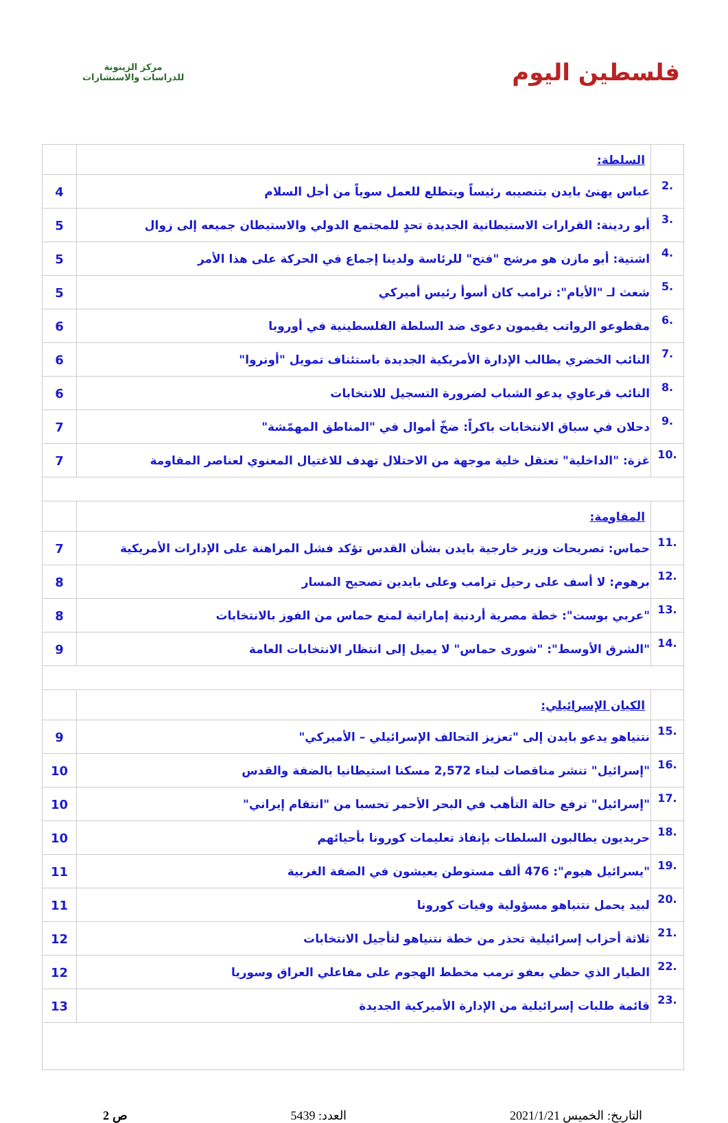فلسطين اليوم
مركز الزيتونة
للدراسات والاستشارات
| | السلطة: | |
| .2 | عباس يهنئ بايدن بتنصيبه رئيساً ويتطلع للعمل سوياً من أجل السلام | 4 |
| .3 | أبو ردينة: القرارات الاستيطانية الجديدة تحدٍ للمجتمع الدولي والاستيطان جميعه إلى زوال | 5 |
| .4 | اشتية: أبو مازن هو مرشح "فتح" للرئاسة ولدينا إجماع في الحركة على هذا الأمر | 5 |
| .5 | شعث لـ "الأيام": ترامب كان أسوأ رئيس أميركي | 5 |
| .6 | مقطوعو الرواتب يقيمون دعوى ضد السلطة الفلسطينية في أوروبا | 6 |
| .7 | النائب الخضري يطالب الإدارة الأمريكية الجديدة باستئناف تمويل "أونروا" | 6 |
| .8 | النائب قرعاوي يدعو الشباب لضرورة التسجيل للانتخابات | 6 |
| .9 | دحلان في سباق الانتخابات باكراً: ضخّ أموال في "المناطق المهمّشة" | 7 |
| .10 | غزة: "الداخلية" تعتقل خلية موجهة من الاحتلال تهدف للاغتيال المعنوي لعناصر المقاومة | 7 |
| | المقاومة: | |
| .11 | حماس: تصريحات وزير خارجية بايدن بشأن القدس تؤكد فشل المراهنة على الإدارات الأمريكية | 7 |
| .12 | برهوم: لا أسف على رحيل ترامب وعلى بايدين تصحيح المسار | 8 |
| .13 | "عربي بوست": خطة مصرية أردنية إماراتية لمنع حماس من الفوز بالانتخابات | 8 |
| .14 | "الشرق الأوسط": "شورى حماس" لا يميل إلى انتظار الانتخابات العامة | 9 |
| | الكيان الإسرائيلي: | |
| .15 | نتنياهو يدعو بايدن إلى "تعزيز التحالف الإسرائيلي – الأميركي" | 9 |
| .16 | "إسرائيل" تنشر مناقصات لبناء 2,572 مسكنا استيطانيا بالضفة والقدس | 10 |
| .17 | "إسرائيل" ترفع حالة التأهب في البحر الأحمر تحسبا من "انتقام إيراني" | 10 |
| .18 | حريديون يطالبون السلطات بإنفاذ تعليمات كورونا بأحيائهم | 10 |
| .19 | "يسرائيل هيوم": 476 ألف مستوطن يعيشون في الضفة الغربية | 11 |
| .20 | لبيد يحمل نتنياهو مسؤولية وفيات كورونا | 11 |
| .21 | ثلاثة أحزاب إسرائيلية تحذر من خطة نتنياهو لتأجيل الانتخابات | 12 |
| .22 | الطيار الذي حظي بعفو ترمب مخطط الهجوم على مفاعلي العراق وسوريا | 12 |
| .23 | قائمة طلبات إسرائيلية من الإدارة الأميركية الجديدة | 13 |
التاريخ: الخميس 2021/1/21 العدد: 5439 ص 2